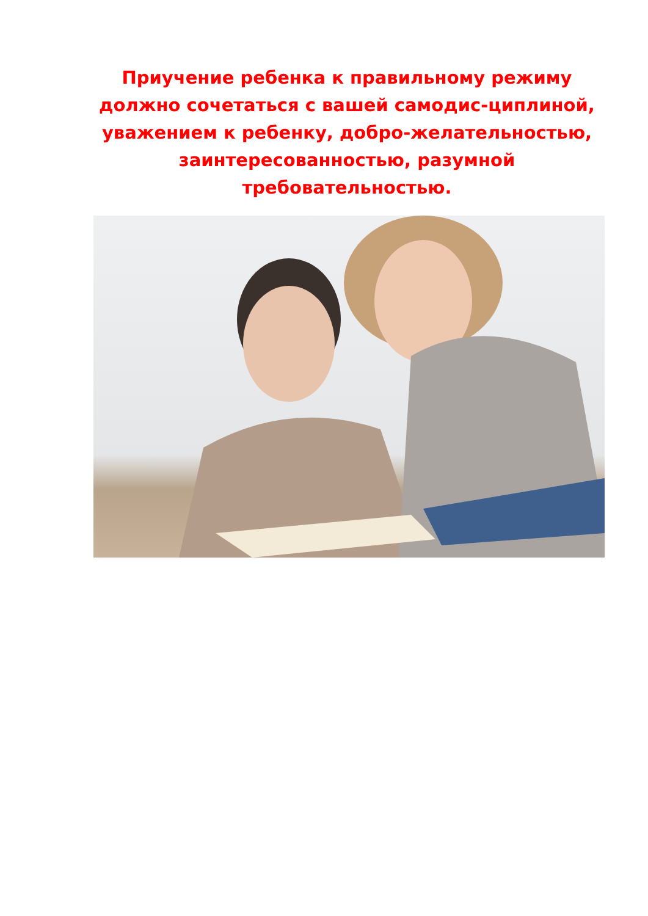Приучение ребенка к правильному режиму должно сочетаться с вашей самодис-циплиной, уважением к ребенку, добро-желательностью, заинтересованностью, разумной требовательностью.